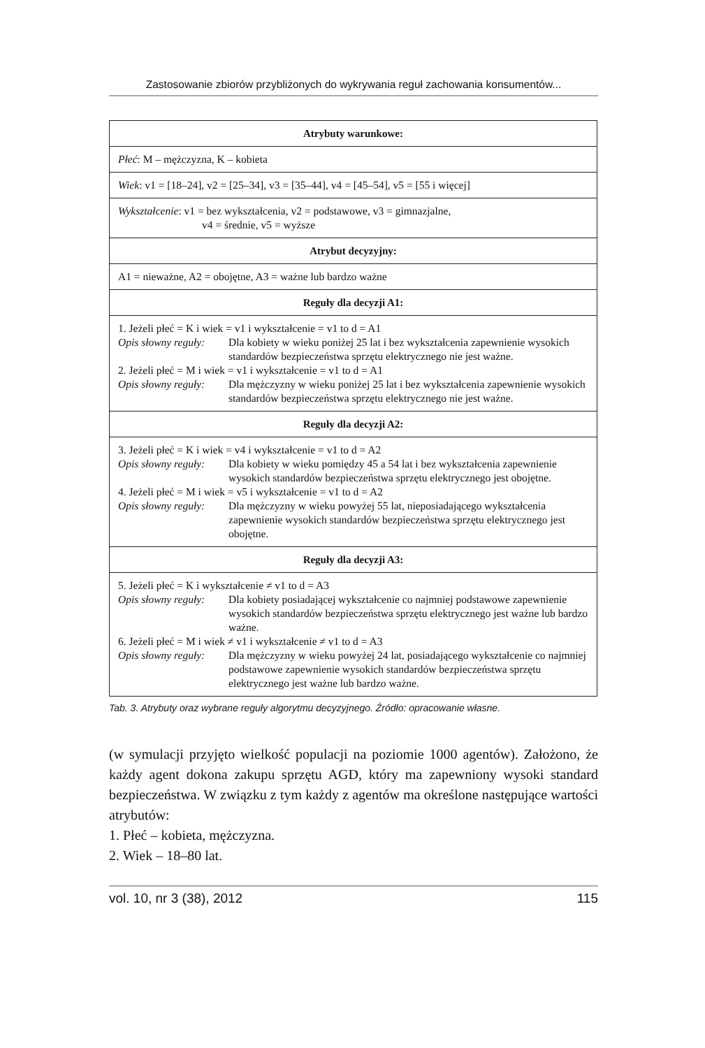Zastosowanie zbiorów przybliżonych do wykrywania reguł zachowania konsumentów...
| Atrybuty warunkowe: |
| --- |
| Płeć : M – mężczyzna, K – kobieta |
| Wiek : v1 = [18–24], v2 = [25–34], v3 = [35–44], v4 = [45–54], v5 = [55 i więcej] |
| Wykształcenie : v1 = bez wykształcenia, v2 = podstawowe, v3 = gimnazjalne, v4 = średnie, v5 = wyższe |
| Atrybut decyzyjny: |
| A1 = nieważne, A2 = obojętne, A3 = ważne lub bardzo ważne |
| Reguły dla decyzji A1: |
| 1. Jeżeli płeć = K i wiek = v1 i wykształcenie = v1 to d = A1 Opis słowny reguły: Dla kobiety w wieku poniżej 25 lat i bez wykształcenia zapewnienie wysokich standardów bezpieczeństwa sprzętu elektrycznego nie jest ważne. 2. Jeżeli płeć = M i wiek = v1 i wykształcenie = v1 to d = A1 Opis słowny reguły: Dla mężczyzny w wieku poniżej 25 lat i bez wykształcenia zapewnienie wysokich standardów bezpieczeństwa sprzętu elektrycznego nie jest ważne. |
| Reguły dla decyzji A2: |
| 3. Jeżeli płeć = K i wiek = v4 i wykształcenie = v1 to d = A2 Opis słowny reguły: Dla kobiety w wieku pomiędzy 45 a 54 lat i bez wykształcenia zapewnienie wysokich standardów bezpieczeństwa sprzętu elektrycznego jest obojętne. 4. Jeżeli płeć = M i wiek = v5 i wykształcenie = v1 to d = A2 Opis słowny reguły: Dla mężczyzny w wieku powyżej 55 lat, nieposiadającego wykształcenia zapewnienie wysokich standardów bezpieczeństwa sprzętu elektrycznego jest obojętne. |
| Reguły dla decyzji A3: |
| 5. Jeżeli płeć = K i wykształcenie ≠ v1 to d = A3 Opis słowny reguły: Dla kobiety posiadającej wykształcenie co najmniej podstawowe zapewnienie wysokich standardów bezpieczeństwa sprzętu elektrycznego jest ważne lub bardzo ważne. 6. Jeżeli płeć = M i wiek ≠ v1 i wykształcenie ≠ v1 to d = A3 Opis słowny reguły: Dla mężczyzny w wieku powyżej 24 lat, posiadającego wykształcenie co najmniej podstawowe zapewnienie wysokich standardów bezpieczeństwa sprzętu elektrycznego jest ważne lub bardzo ważne. |
Tab. 3. Atrybuty oraz wybrane reguły algorytmu decyzyjnego. Źródło: opracowanie własne.
(w symulacji przyjęto wielkość populacji na poziomie 1000 agentów). Założono, że każdy agent dokona zakupu sprzętu AGD, który ma zapewniony wysoki standard bezpieczeństwa. W związku z tym każdy z agentów ma określone następujące wartości atrybutów:
1. Płeć – kobieta, mężczyzna.
2. Wiek – 18–80 lat.
vol. 10, nr 3 (38), 2012 115